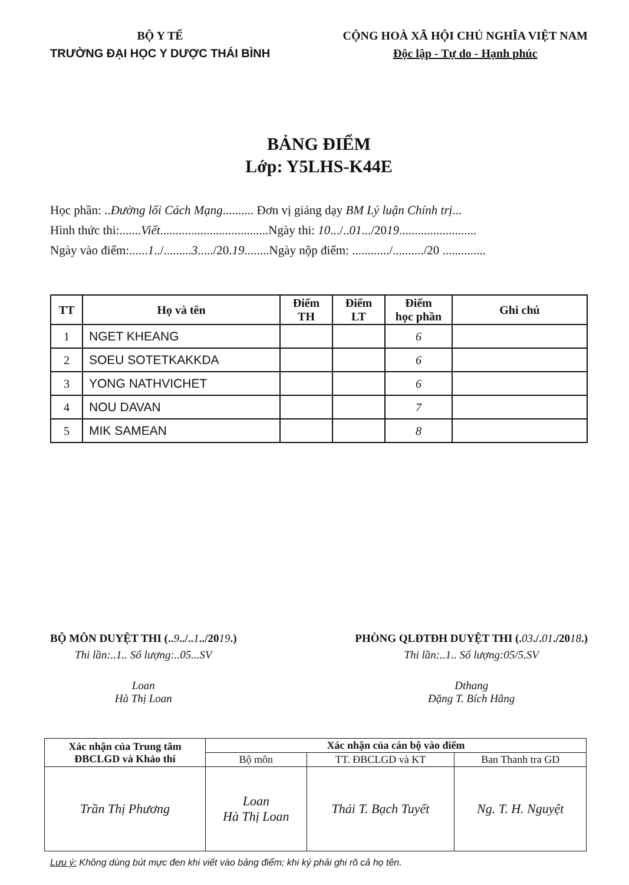BỘ Y TẾ
TRƯỜNG ĐẠI HỌC Y DƯỢC THÁI BÌNH
CỘNG HOÀ XÃ HỘI CHỦ NGHĨA VIỆT NAM
Độc lập - Tự do - Hạnh phúc
BẢNG ĐIỂM
Lớp: Y5LHS-K44E
Học phần: ..Đường lối Cách Mạng.......... Đơn vị giảng dạy BM Lý luận Chính trị...
Hình thức thi:.......Viết...................................Ngày thi: 10.../..01.../2019.........................
Ngày vào điểm:......1../.........3...../20.19........Ngày nộp điểm: ............/........../20 ..............
| TT | Họ và tên | Điểm TH | Điểm LT | Điểm học phần | Ghi chú |
| --- | --- | --- | --- | --- | --- |
| 1 | NGET KHEANG | | | 6 | |
| 2 | SOEU SOTETKAKKDA | | | 6 | |
| 3 | YONG NATHVICHET | | | 6 | |
| 4 | NOU DAVAN | | | 7 | |
| 5 | MIK SAMEAN | | | 8 | |
BỘ MÔN DUYỆT THI (..9../..1../2019.)
Thi lần:..1.. Số lượng:..05...SV
Loan
Hà Thị Loan
PHÒNG QLĐTĐH DUYỆT THI (.03./.01./2018.)
Thi lần:..1.. Số lượng:05/5.SV
Dthang
Đặng T. Bích Hằng
| Xác nhận của Trung tâm ĐBCLGD và Khảo thí | Xác nhận của cán bộ vào điểm | | |
| --- | --- | --- | --- |
| | Bộ môn | TT. ĐBCLGD và KT | Ban Thanh tra GD |
| Trần Thị Phương | Loan Hà Thị Loan | Thái T. Bạch Tuyết | Ng. T. H. Nguyệt |
Lưu ý: Không dùng bút mực đen khi viết vào bảng điểm; khi ký phải ghi rõ cả họ tên.